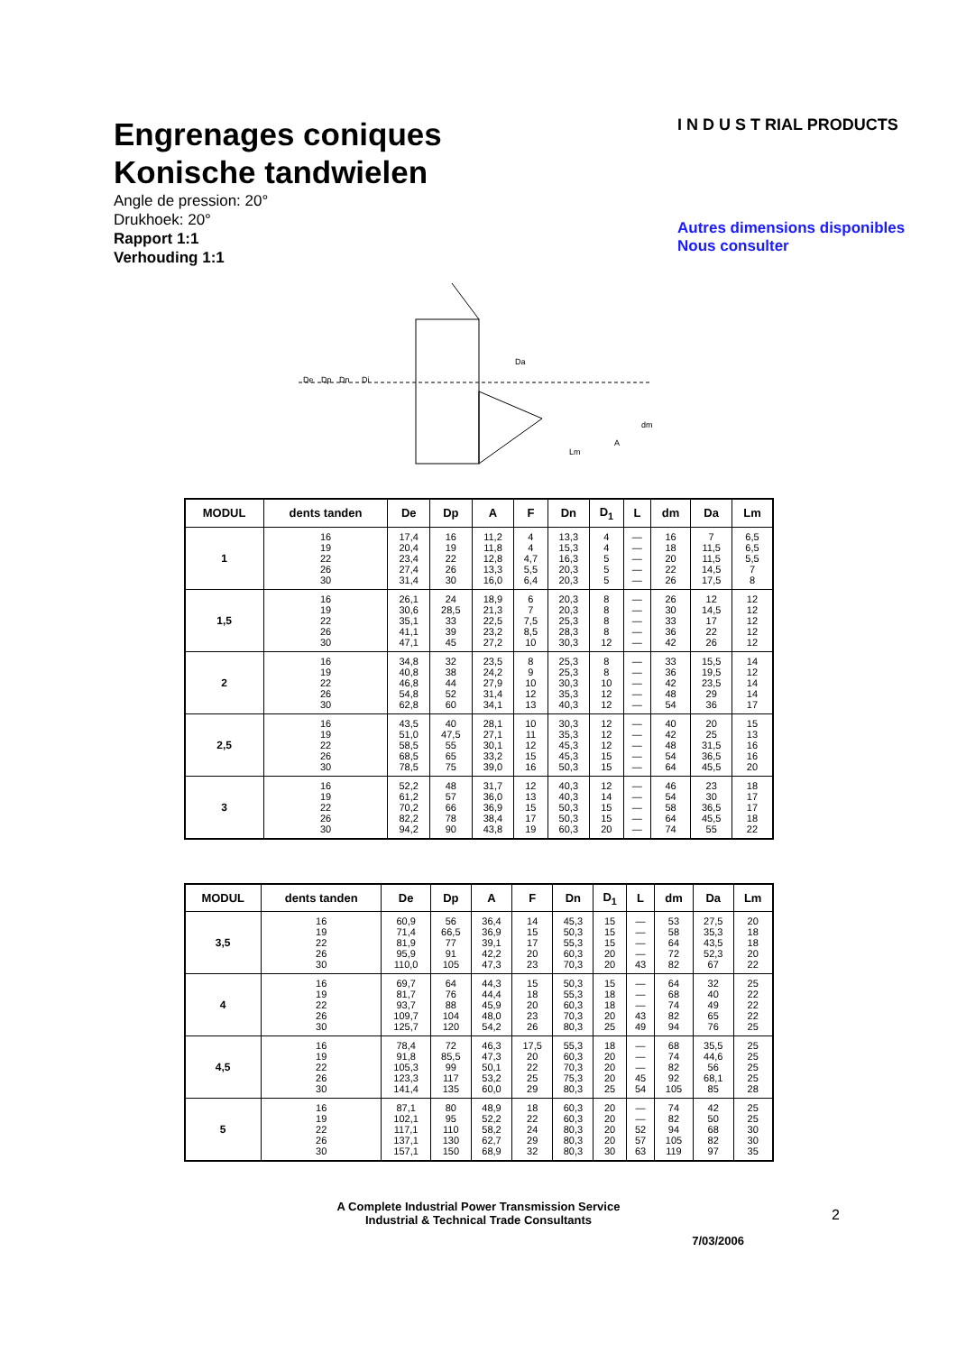Engrenages coniques
Konische tandwielen
Angle de pression: 20°
Drukhoek: 20°
Rapport 1:1
Verhouding 1:1
I N D U S T RIAL PRODUCTS
Autres dimensions disponibles
Nous consulter
De
Dp
Dn
Di
Da
dm
Lm
A
| MODUL | dents tanden | De | Dp | A | F | Dn | D<sub>1</sub> | L | dm | Da | Lm |
| --- | --- | --- | --- | --- | --- | --- | --- | --- | --- | --- | --- |
| 1 | 16 19 22 26 30 | 17,4 20,4 23,4 27,4 31,4 | 16 19 22 26 30 | 11,2 11,8 12,8 13,3 16,0 | 4 4 4,7 5,5 6,4 | 13,3 15,3 16,3 20,3 20,3 | 4 4 5 5 5 | — — — — — | 16 18 20 22 26 | 7 11,5 11,5 14,5 17,5 | 6,5 6,5 5,5 7 8 |
| 1,5 | 16 19 22 26 30 | 26,1 30,6 35,1 41,1 47,1 | 24 28,5 33 39 45 | 18,9 21,3 22,5 23,2 27,2 | 6 7 7,5 8,5 10 | 20,3 20,3 25,3 28,3 30,3 | 8 8 8 8 12 | — — — — — | 26 30 33 36 42 | 12 14,5 17 22 26 | 12 12 12 12 12 |
| 2 | 16 19 22 26 30 | 34,8 40,8 46,8 54,8 62,8 | 32 38 44 52 60 | 23,5 24,2 27,9 31,4 34,1 | 8 9 10 12 13 | 25,3 25,3 30,3 35,3 40,3 | 8 8 10 12 12 | — — — — — | 33 36 42 48 54 | 15,5 19,5 23,5 29 36 | 14 12 14 14 17 |
| 2,5 | 16 19 22 26 30 | 43,5 51,0 58,5 68,5 78,5 | 40 47,5 55 65 75 | 28,1 27,1 30,1 33,2 39,0 | 10 11 12 15 16 | 30,3 35,3 45,3 45,3 50,3 | 12 12 12 15 15 | — — — — — | 40 42 48 54 64 | 20 25 31,5 36,5 45,5 | 15 13 16 16 20 |
| 3 | 16 19 22 26 30 | 52,2 61,2 70,2 82,2 94,2 | 48 57 66 78 90 | 31,7 36,0 36,9 38,4 43,8 | 12 13 15 17 19 | 40,3 40,3 50,3 50,3 60,3 | 12 14 15 15 20 | — — — — — | 46 54 58 64 74 | 23 30 36,5 45,5 55 | 18 17 17 18 22 |
| MODUL | dents tanden | De | Dp | A | F | Dn | D<sub>1</sub> | L | dm | Da | Lm |
| --- | --- | --- | --- | --- | --- | --- | --- | --- | --- | --- | --- |
| 3,5 | 16 19 22 26 30 | 60,9 71,4 81,9 95,9 110,0 | 56 66,5 77 91 105 | 36,4 36,9 39,1 42,2 47,3 | 14 15 17 20 23 | 45,3 50,3 55,3 60,3 70,3 | 15 15 15 20 20 | — — — — 43 | 53 58 64 72 82 | 27,5 35,3 43,5 52,3 67 | 20 18 18 20 22 |
| 4 | 16 19 22 26 30 | 69,7 81,7 93,7 109,7 125,7 | 64 76 88 104 120 | 44,3 44,4 45,9 48,0 54,2 | 15 18 20 23 26 | 50,3 55,3 60,3 70,3 80,3 | 15 18 18 20 25 | — — — 43 49 | 64 68 74 82 94 | 32 40 49 65 76 | 25 22 22 22 25 |
| 4,5 | 16 19 22 26 30 | 78,4 91,8 105,3 123,3 141,4 | 72 85,5 99 117 135 | 46,3 47,3 50,1 53,2 60,0 | 17,5 20 22 25 29 | 55,3 60,3 70,3 75,3 80,3 | 18 20 20 20 25 | — — — 45 54 | 68 74 82 92 105 | 35,5 44,6 56 68,1 85 | 25 25 25 25 28 |
| 5 | 16 19 22 26 30 | 87,1 102,1 117,1 137,1 157,1 | 80 95 110 130 150 | 48,9 52,2 58,2 62,7 68,9 | 18 22 24 29 32 | 60,3 60,3 80,3 80,3 80,3 | 20 20 20 20 30 | — — 52 57 63 | 74 82 94 105 119 | 42 50 68 82 97 | 25 25 30 30 35 |
A Complete Industrial Power Transmission Service
Industrial & Technical Trade Consultants
2
7/03/2006